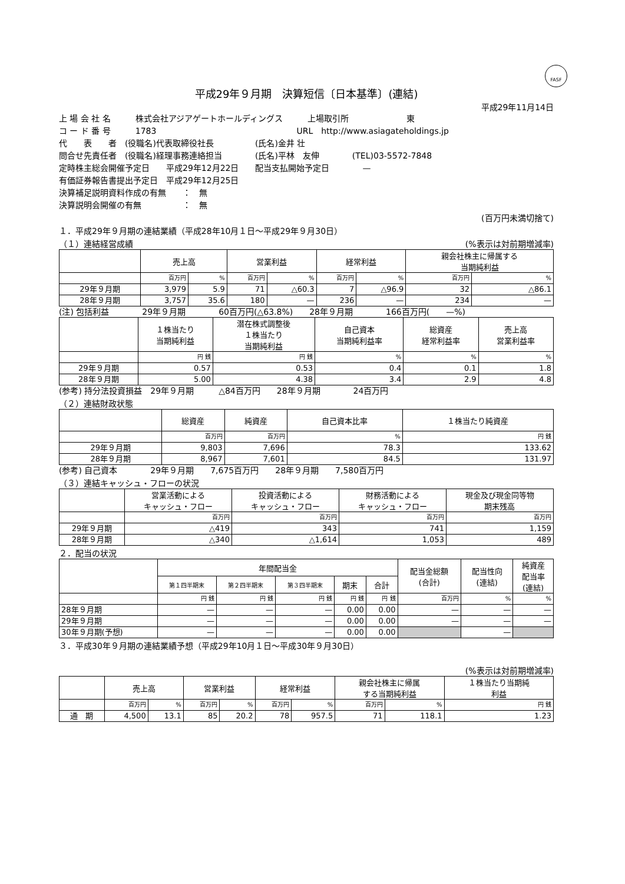FASF
平成29年９月期　決算短信〔日本基準〕(連結)
平成29年11月14日
上 場 会 社 名　　　株式会社アジアゲートホールディングス　　　上場取引所　　　　　　　東
コ ー ド 番 号　　　1783　　　　　　　　　　　　　　　　　URL　http://www.asiagateholdings.jp
代　　表　　者　(役職名)代表取締役社長　　　　　(氏名)金井 壮
問合せ先責任者　(役職名)経理事務連絡担当　　　　(氏名)平林　友伸　　　　(TEL)03-5572-7848
定時株主総会開催予定日　　平成29年12月22日　　配当支払開始予定日　　　　—
有価証券報告書提出予定日　平成29年12月25日
決算補足説明資料作成の有無　　：　無
決算説明会開催の有無　　　　　：　無
(百万円未満切捨て)
１．平成29年９月期の連結業績（平成28年10月１日～平成29年９月30日）
（１）連結経営成績　(%表示は対前期増減率)
| | 売上高 | | 営業利益 | | 経常利益 | | 親会社株主に帰属する 当期純利益 | |
| --- | --- | --- | --- | --- | --- | --- | --- | --- |
| | 百万円 | % | 百万円 | % | 百万円 | % | 百万円 | % |
| 29年９月期 | 3,979 | 5.9 | 71 | △60.3 | 7 | △96.9 | 32 | △86.1 |
| 28年９月期 | 3,757 | 35.6 | 180 | — | 236 | — | 234 | — |
(注) 包括利益　　　　29年９月期　　　　60百万円(△63.8%)　　28年９月期　　　　166百万円(　　—%)
| | １株当たり 当期純利益 | 潜在株式調整後 １株当たり 当期純利益 | 自己資本 当期純利益率 | 総資産 経常利益率 | 売上高 営業利益率 |
| --- | --- | --- | --- | --- | --- |
| | 円 銭 | 円 銭 | % | % | % |
| 29年９月期 | 0.57 | 0.53 | 0.4 | 0.1 | 1.8 |
| 28年９月期 | 5.00 | 4.38 | 3.4 | 2.9 | 4.8 |
(参考) 持分法投資損益　29年９月期　　　△84百万円　　28年９月期　　　　24百万円
（２）連結財政状態
| | 総資産 | 純資産 | 自己資本比率 | １株当たり純資産 |
| --- | --- | --- | --- | --- |
| | 百万円 | 百万円 | % | 円 銭 |
| 29年９月期 | 9,803 | 7,696 | 78.3 | 133.62 |
| 28年９月期 | 8,967 | 7,601 | 84.5 | 131.97 |
(参考) 自己資本　　　　29年９月期　　7,675百万円　　28年９月期　　7,580百万円
（３）連結キャッシュ・フローの状況
| | 営業活動による キャッシュ・フロー | 投資活動による キャッシュ・フロー | 財務活動による キャッシュ・フロー | 現金及び現金同等物 期末残高 |
| --- | --- | --- | --- | --- |
| | 百万円 | 百万円 | 百万円 | 百万円 |
| 29年９月期 | △419 | 343 | 741 | 1,159 |
| 28年９月期 | △340 | △1,614 | 1,053 | 489 |
２．配当の状況
| | 年間配当金 | | | | | 配当金総額 (合計) | 配当性向 (連結) | 純資産 配当率 (連結) |
| --- | --- | --- | --- | --- | --- | --- | --- | --- |
| | 第１四半期末 | 第２四半期末 | 第３四半期末 | 期末 | 合計 | | | |
| | 円 銭 | 円 銭 | 円 銭 | 円 銭 | 円 銭 | 百万円 | % | % |
| 28年９月期 | — | — | — | 0.00 | 0.00 | — | — | — |
| 29年９月期 | — | — | — | 0.00 | 0.00 | — | — | — |
| 30年９月期(予想) | — | — | — | 0.00 | 0.00 | | — | |
３．平成30年９月期の連結業績予想（平成29年10月１日～平成30年９月30日）
(%表示は対前期増減率)
| | 売上高 | | 営業利益 | | 経常利益 | | 親会社株主に帰属 する当期純利益 | | １株当たり当期純 利益 |
| --- | --- | --- | --- | --- | --- | --- | --- | --- | --- |
| | 百万円 | % | 百万円 | % | 百万円 | % | 百万円 | % | 円 銭 |
| 通 期 | 4,500 | 13.1 | 85 | 20.2 | 78 | 957.5 | 71 | 118.1 | 1.23 |